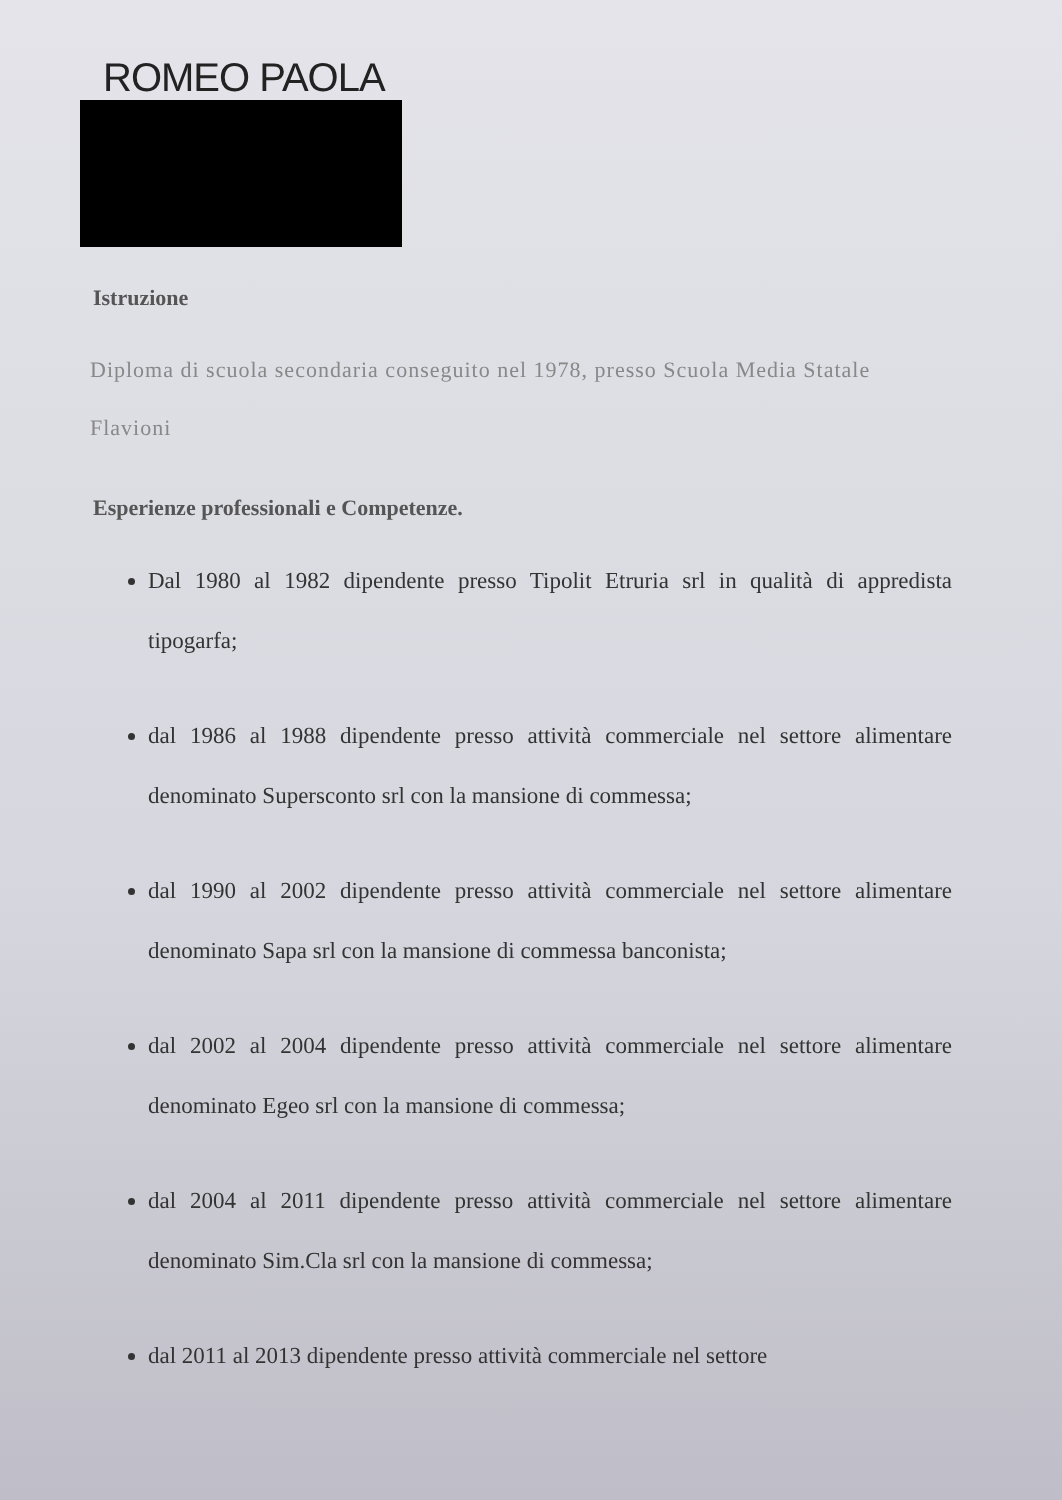ROMEO PAOLA
Istruzione
Diploma di scuola secondaria conseguito nel 1978, presso Scuola Media Statale Flavioni
Esperienze professionali e Competenze.
Dal 1980 al 1982 dipendente presso Tipolit Etruria srl in qualità di appredista tipogarfa;
dal 1986 al 1988 dipendente presso attività commerciale nel settore alimentare denominato Supersconto srl con la mansione di commessa;
dal 1990 al 2002 dipendente presso attività commerciale nel settore alimentare denominato Sapa srl con la mansione di commessa banconista;
dal 2002 al 2004 dipendente presso attività commerciale nel settore alimentare denominato Egeo srl con la mansione di commessa;
dal 2004 al 2011 dipendente presso attività commerciale nel settore alimentare denominato Sim.Cla srl con la mansione di commessa;
dal 2011 al 2013 dipendente presso attività commerciale nel settore